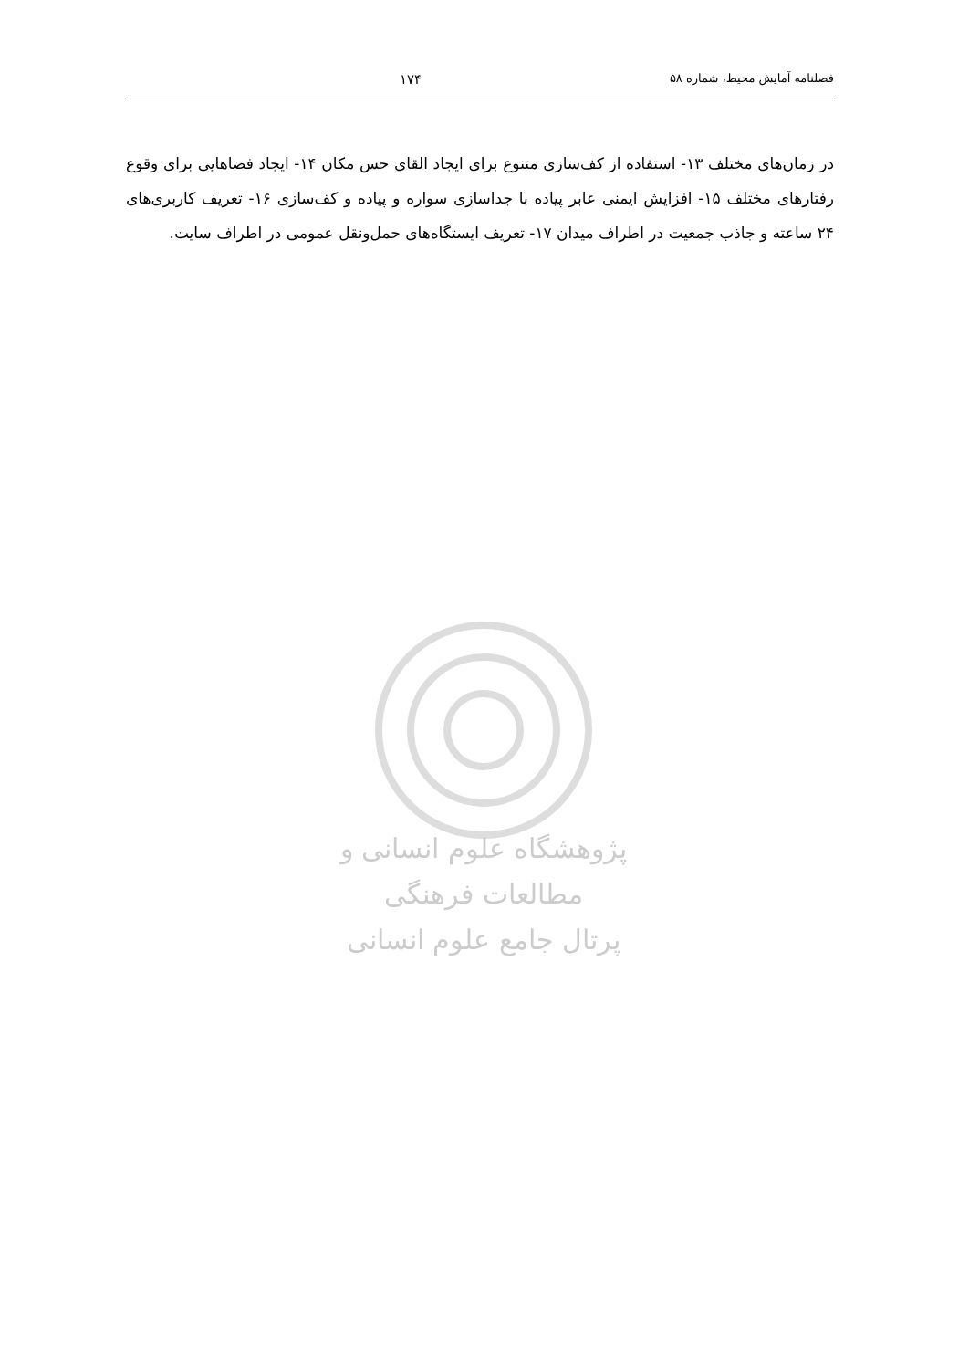فصلنامه آمایش محیط، شماره ۵۸ ۱۷۴
در زمان‌های مختلف ۱۳- استفاده از کف‌سازی متنوع برای ایجاد القای حس مکان ۱۴- ایجاد فضاهایی برای وقوع رفتارهای مختلف ۱۵- افزایش ایمنی عابر پیاده با جداسازی سواره و پیاده و کف‌سازی ۱۶- تعریف کاربری‌های ۲۴ ساعته و جاذب جمعیت در اطراف میدان ۱۷- تعریف ایستگاه‌های حمل‌ونقل عمومی در اطراف سایت.
پژوهشگاه علوم انسانی و مطالعات فرهنگی
پرتال جامع علوم انسانی